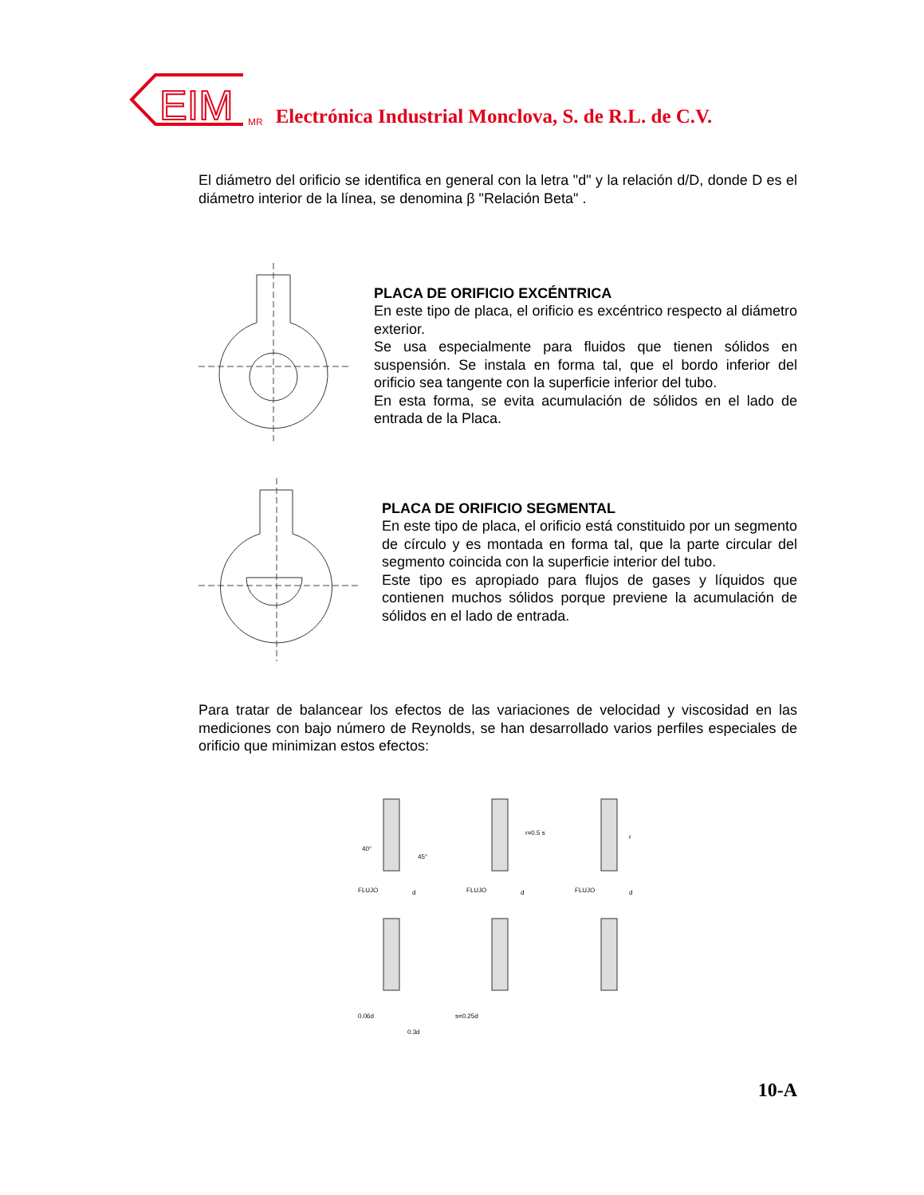EIM
MR Electrónica Industrial Monclova, S. de R.L. de C.V.
El diámetro del orificio se identifica en general con la letra "d" y la relación d/D, donde D es el diámetro interior de la línea, se denomina β "Relación Beta" .
PLACA DE ORIFICIO EXCÉNTRICA
En este tipo de placa, el orificio es excéntrico respecto al diámetro exterior.
Se usa especialmente para fluidos que tienen sólidos en suspensión. Se instala en forma tal, que el bordo inferior del orificio sea tangente con la superficie inferior del tubo.
En esta forma, se evita acumulación de sólidos en el lado de entrada de la Placa.
PLACA DE ORIFICIO SEGMENTAL
En este tipo de placa, el orificio está constituido por un segmento de círculo y es montada en forma tal, que la parte circular del segmento coincida con la superficie interior del tubo.
Este tipo es apropiado para flujos de gases y líquidos que contienen muchos sólidos porque previene la acumulación de sólidos en el lado de entrada.
Para tratar de balancear los efectos de las variaciones de velocidad y viscosidad en las mediciones con bajo número de Reynolds, se han desarrollado varios perfiles especiales de orificio que minimizan estos efectos:
FLUJO
FLUJO
FLUJO
0.06d
0.3d
s=0.25d
r=0.5 s
r
40°
45°
d
d
d
10-A